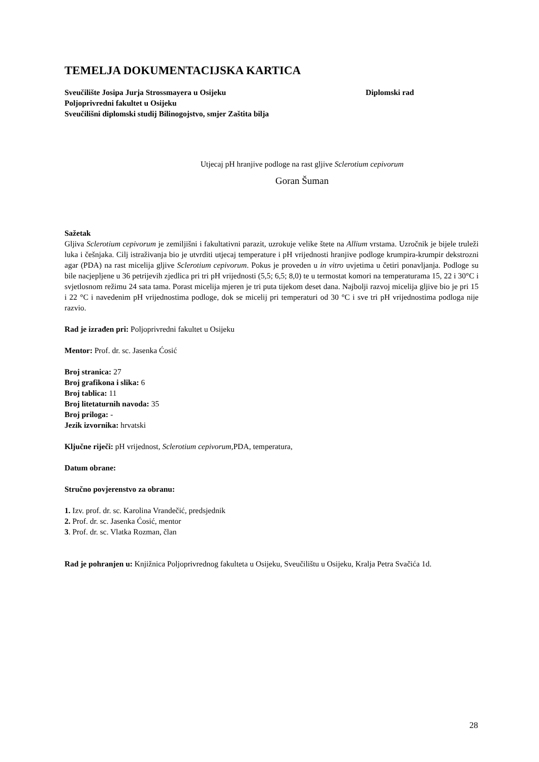TEMELJA DOKUMENTACIJSKA KARTICA
Sveučilište Josipa Jurja Strossmayera u Osijeku Diplomski rad
Poljoprivredni fakultet u Osijeku
Sveučilišni diplomski studij Bilinogojstvo, smjer Zaštita bilja
Utjecaj pH hranjive podloge na rast gljive Sclerotium cepivorum
Goran Šuman
Sažetak
Gljiva Sclerotium cepivorum je zemiljišni i fakultativni parazit, uzrokuje velike štete na Allium vrstama. Uzročnik je bijele truleži luka i češnjaka. Cilj istraživanja bio je utvrditi utjecaj temperature i pH vrijednosti hranjive podloge krumpira-krumpir dekstrozni agar (PDA) na rast micelija gljive Sclerotium cepivorum. Pokus je proveden u in vitro uvjetima u četiri ponavljanja. Podloge su bile nacjepljene u 36 petrijevih zjedlica pri tri pH vrijednosti (5,5; 6,5; 8,0) te u termostat komori na temperaturama 15, 22 i 30°C i svjetlosnom režimu 24 sata tama. Porast micelija mjeren je tri puta tijekom deset dana. Najbolji razvoj micelija gljive bio je pri 15 i 22 °C i navedenim pH vrijednostima podloge, dok se micelij pri temperaturi od 30 °C i sve tri pH vrijednostima podloga nije razvio.
Rad je izrađen pri: Poljoprivredni fakultet u Osijeku
Mentor: Prof. dr. sc. Jasenka Ćosić
Broj stranica: 27
Broj grafikona i slika: 6
Broj tablica: 11
Broj litetaturnih navoda: 35
Broj priloga: -
Jezik izvornika: hrvatski
Ključne riječi: pH vrijednost, Sclerotium cepivorum, PDA, temperatura,
Datum obrane:
Stručno povjerenstvo za obranu:
1. Izv. prof. dr. sc. Karolina Vrandečić, predsjednik
2. Prof. dr. sc. Jasenka Ćosić, mentor
3. Prof. dr. sc. Vlatka Rozman, član
Rad je pohranjen u: Knjižnica Poljoprivrednog fakulteta u Osijeku, Sveučilištu u Osijeku, Kralja Petra Svačića 1d.
28